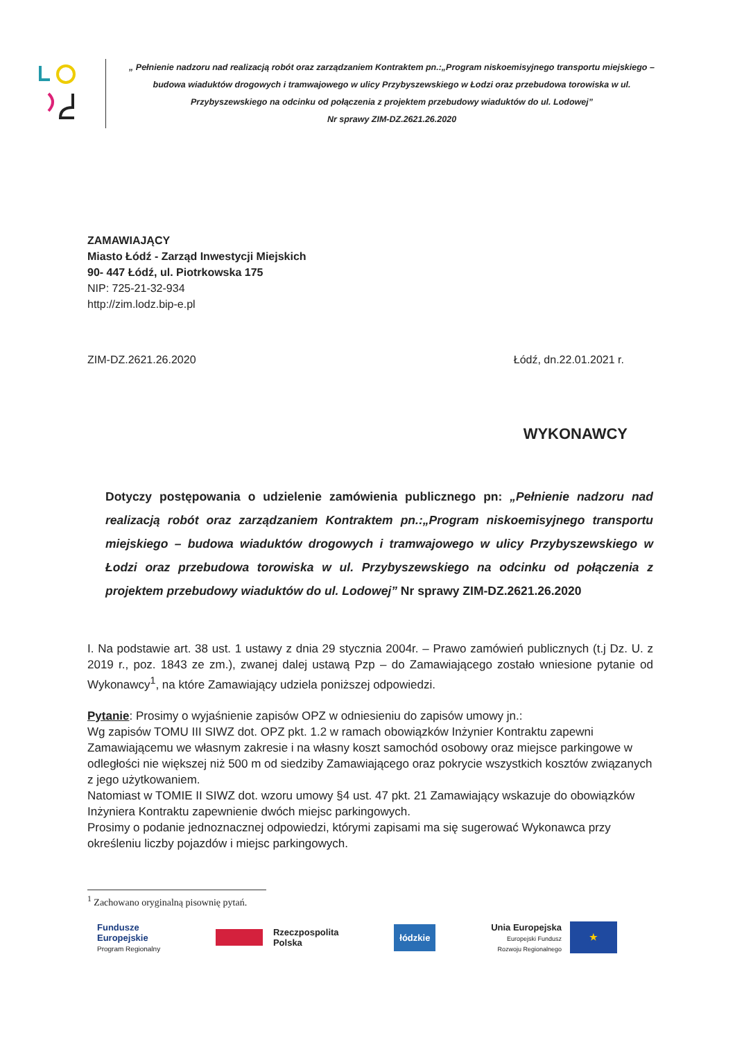„ Pełnienie nadzoru nad realizacją robót oraz zarządzaniem Kontraktem pn.:„Program niskoemisyjnego transportu miejskiego – budowa wiaduktów drogowych i tramwajowego w ulicy Przybyszewskiego w Łodzi oraz przebudowa torowiska w ul. Przybyszewskiego na odcinku od połączenia z projektem przebudowy wiaduktów do ul. Lodowej”
Nr sprawy ZIM-DZ.2621.26.2020
ZAMAWIAJĄCY
Miasto Łódź - Zarząd Inwestycji Miejskich
90- 447 Łódź, ul. Piotrkowska 175
NIP: 725-21-32-934
http://zim.lodz.bip-e.pl
ZIM-DZ.2621.26.2020 Łódź, dn.22.01.2021 r.
WYKONAWCY
Dotyczy postępowania o udzielenie zamówienia publicznego pn: „Pełnienie nadzoru nad realizacją robót oraz zarządzaniem Kontraktem pn.:„Program niskoemisyjnego transportu miejskiego – budowa wiaduktów drogowych i tramwajowego w ulicy Przybyszewskiego w Łodzi oraz przebudowa torowiska w ul. Przybyszewskiego na odcinku od połączenia z projektem przebudowy wiaduktów do ul. Lodowej” Nr sprawy ZIM-DZ.2621.26.2020
I. Na podstawie art. 38 ust. 1 ustawy z dnia 29 stycznia 2004r. – Prawo zamówień publicznych (t.j Dz. U. z 2019 r., poz. 1843 ze zm.), zwanej dalej ustawą Pzp – do Zamawiającego zostało wniesione pytanie od Wykonawcy<sup>1</sup>, na które Zamawiający udziela poniższej odpowiedzi.
Pytanie: Prosimy o wyjaśnienie zapisów OPZ w odniesieniu do zapisów umowy jn.:
Wg zapisów TOMU III SIWZ dot. OPZ pkt. 1.2 w ramach obowiązków Inżynier Kontraktu zapewni Zamawiającemu we własnym zakresie i na własny koszt samochód osobowy oraz miejsce parkingowe w odległości nie większej niż 500 m od siedziby Zamawiającego oraz pokrycie wszystkich kosztów związanych z jego użytkowaniem.
Natomiast w TOMIE II SIWZ dot. wzoru umowy §4 ust. 47 pkt. 21 Zamawiający wskazuje do obowiązków Inżyniera Kontraktu zapewnienie dwóch miejsc parkingowych.
Prosimy o podanie jednoznacznej odpowiedzi, którymi zapisami ma się sugerować Wykonawca przy określeniu liczby pojazdów i miejsc parkingowych.
<sup>1</sup> Zachowano oryginalną pisownię pytań.
Fundusze
Europejskie
Program Regionalny
Rzeczpospolita
Polska
łódzkie
Unia Europejska
Europejski Fundusz
Rozwoju Regionalnego
★